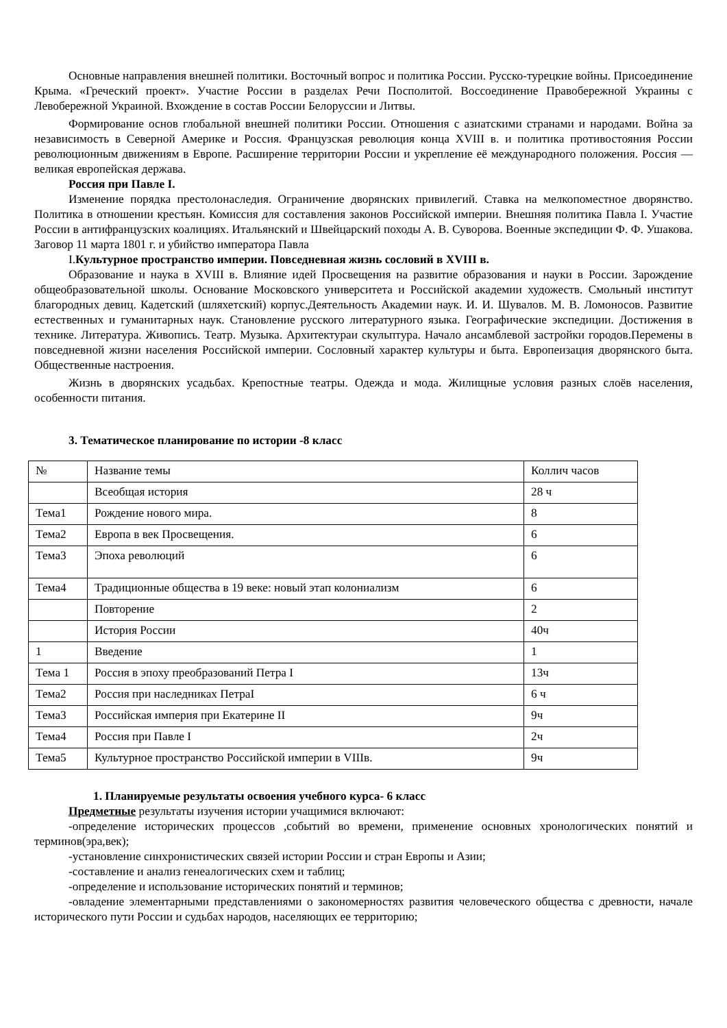Основные направления внешней политики. Восточный вопрос и политика России. Русско-турецкие войны. Присоединение Крыма. «Греческий проект». Участие России в разделах Речи Посполитой. Воссоединение Правобережной Украины с Левобережной Украиной. Вхождение в состав России Белоруссии и Литвы.
Формирование основ глобальной внешней политики России. Отношения с азиатскими странами и народами. Война за независимость в Северной Америке и Россия. Французская революция конца XVIII в. и политика противостояния России революционным движениям в Европе. Расширение территории России и укрепление её международного положения. Россия — великая европейская держава.
Россия при Павле I.
Изменение порядка престолонаследия. Ограничение дворянских привилегий. Ставка на мелкопоместное дворянство. Политика в отношении крестьян. Комиссия для составления законов Российской империи. Внешняя политика Павла I. Участие России в антифранцузских коалициях. Итальянский и Швейцарский походы А. В. Суворова. Военные экспедиции Ф. Ф. Ушакова. Заговор 11 марта 1801 г. и убийство императора Павла
I.Культурное пространство империи. Повседневная жизнь сословий в XVIII в.
Образование и наука в XVIII в. Влияние идей Просвещения на развитие образования и науки в России. Зарождение общеобразовательной школы. Основание Московского университета и Российской академии художеств. Смольный институт благородных девиц. Кадетский (шляхетский) корпус.Деятельность Академии наук. И. И. Шувалов. М. В. Ломоносов. Развитие естественных и гуманитарных наук. Становление русского литературного языка. Географические экспедиции. Достижения в технике. Литература. Живопись. Театр. Музыка. Архитектураи скульптура. Начало ансамблевой застройки городов.Перемены в повседневной жизни населения Российской империи. Сословный характер культуры и быта. Европеизация дворянского быта. Общественные настроения.
Жизнь в дворянских усадьбах. Крепостные театры. Одежда и мода. Жилищные условия разных слоёв населения, особенности питания.
3. Тематическое планирование по истории -8 класс
| № | Название темы | Коллич часов |
| | Всеобщая история | 28 ч |
| Тема1 | Рождение нового мира. | 8 |
| Тема2 | Европа в век Просвещения. | 6 |
| Тема3 | Эпоха революций | 6 |
| Тема4 | Традиционные общества в 19 веке: новый этап колониализм | 6 |
| | Повторение | 2 |
| | История России | 40ч |
| 1 | Введение | 1 |
| Тема 1 | Россия в эпоху преобразований Петра I | 13ч |
| Тема2 | Россия при наследниках ПетраI | 6 ч |
| Тема3 | Российская империя при Екатерине II | 9ч |
| Тема4 | Россия при Павле I | 2ч |
| Тема5 | Культурное пространство Российской империи в VIIIв. | 9ч |
1. Планируемые результаты освоения учебного курса- 6 класс
Предметные результаты изучения истории учащимися включают:
-определение исторических процессов ,событий во времени, применение основных хронологических понятий и терминов(эра,век);
-установление синхронистических связей истории России и стран Европы и Азии;
-составление и анализ генеалогических схем и таблиц;
-определение и использование исторических понятий и терминов;
-овладение элементарными представлениями о закономерностях развития человеческого общества с древности, начале исторического пути России и судьбах народов, населяющих ее территорию;